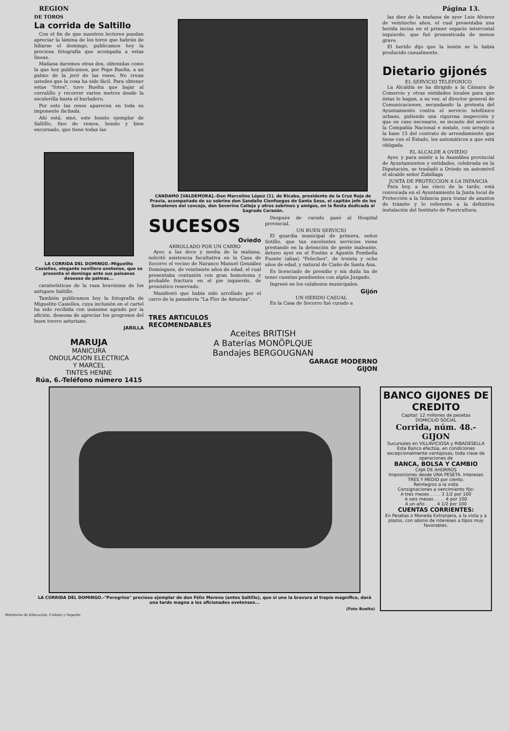REGION Página 13.
DE TOROS
La corrida de Saltillo
Con el fin de que nuestros lectores puedan apreciar la lámina de los toros que habrán de lidiarse el domingo, publicamos hoy la preciosa fotografía que acompaña a estas líneas.
Mañana daremos otras dos, obtenidas como la que hoy publicamos, por Pepe Buelta, a un palmo de la jeró de las reses. No crean ustedes que la cosa ha sido fácil. Para obtener estas "fotos", tuvo Buelta que bajar al corralillo y recorrer varios metros desde la escalerilla hasta el burladero.
Por esto las reses aparecen en toda su imponente fachada.
Ahí está, sinó, este bonito ejemplar de Saltillo, fino de remos, hondo y bien encornado, que tiene todas las
LA CORRIDA DEL DOMINGO.-Miguelito Casielles, elegante novillero ovetense, que se presenta el domingo ante sus paisanos deseoso de palmas...
caraterísticas de la raza bravísima de los antiguos Saltillo.
También publicamos hoy la fotografía de Miguelito Casielles, cuya inclusión en el cartel ha sido recibida con unánime agrado por la afición, deseosa de apreciar los progresos del buen torero asturiano.
JARILLA
MARUJA
MANICURA
ONDULACION ELECTRICA
Y MARCEL
TINTES HENNE
Rúa, 6.-Teléfono número 1415
CANDAMO [VALDEMORA].-Don Marcelino López (1), de Ricabo, presidente de la Cruz Roja de Pravia, acompañado de su sobrino don Sandalio Cienfuegos de Santa Seso, el capitán jefe de los Somatenes del concejo, don Severino Calleja y otros sobrinos y amigos, en la fiesta dedicada al Sagrado Corazón.
SUCESOS
Oviedo
ARROLLADO POR UN CARRO
Ayer, a las doce y media de la mañana, solicitó asistencia facultativa en la Casa de Socorro el vecino de Naranco Manuel González Domínguez, de veintisiete años de edad, el cual presentaba contusión con gran hemotoma y probable fractura en el pie izquierdo, de pronóstico reservado.
Manifestó que había sido arrollado por el carro de la panadería "La Flor de Asturias".
Después de curado pasó al Hospital provincial.
UN BUEN SERVICIO
El guardia municipal de primera, señor Sotillo, que tan excelentes servicios viene prestando en la detención de gente maleante, detuvo ayer en el Fontán a Agustín Fombella Fuente (alias) "Feleches", de treinta y ocho años de edad, y natural de Ciaño de Santa Ana.
Es licenciado de presidio y sin duda ha de tener cuentas pendientes con algún Juzgado.
Ingresó en los calabozos municipales.
Gijón
UN HERIDO CASUAL
En la Casa de Socorro fué curado a
TRES ARTICULOS
RECOMENDABLES
Aceites BRITISH
A Baterías MONÖPLQUE
Bandajes BERGOUGNAN
GARAGE MODERNO
GIJON
las diez de la mañana de ayer Luis Alvarez de veintiocho años, el cual presentaba una herida incisa en el primer espacio intercostal izquierdo, que fué pronosticada de menos grave.
El herido dijo que la lesión se la había producido casualmente.
Dietario gijonés
EL SERVICIO TELEFONICO
La Alcaldía se ha dirigido a la Cámara de Comercio y otras entidades locales para que éstas lo hagan, a su vez, al director general de Comunicaciones, secundando la protesta del Ayuntamiento contra el servicio telefónico urbano, pidiendo una rigurosa inspección y que en caso necesario, se incaute del servicio la Compañía Nacional e instale, con arreglo a la base 15 del contrato de arrendamiento que tiene con el Estado, los automáticos a que está obligada.
EL ALCALDE A OVIEDO
Ayer, y para asistir a la Asamblea provincial de Ayuntamientos y entidades, celebrada en la Diputación, se trasladó a Oviedo en automóvil el alcalde señor Zubillaga
JUNTA DE PROTECCION A LA INFANCIA
Para hoy, a las cinco de la tarde, está convocada en el Ayuntamiento la Junta local de Protección a la Infancia para tratar de asuntos de trámite y lo referente a la definitiva instalación del Instituto de Puericultura.
LA CORRIDA DEL DOMINGO.-"Peregrino" precioso ejemplar de don Félix Moreno (antes Saltillo), que si une la bravura al trapío magnífico, dará una tarde magna a los aficionados ovetenses...
(Foto Buelta)
BANCO GIJONES DE CREDITO
Capital: 12 millones de pesetas
DOMICILIO SOCIAL
Corrida, núm. 48.-GIJON
Sucursales en VILLAVICIOSA y RIBADESELLA
Este Banco efectúa, en condiciones excepcionalmente ventajosas, toda clase de operaciones de
BANCA, BOLSA Y CAMBIO
CAJA DE AHORROS
Imposiciones desde UNA PESETA. Intereses TRES Y MEDIO por ciento.
Reintegros a la vista
Consignaciones a vencimiento fijo:
A tres meses . . . . 3 1/2 por 100
A seis meses . . . . 4 por 100
A un año . . . . 4 1/2 por 100
CUENTAS CORRIENTES:
En Pesetas o Moneda Extranjera, a la vista y a plazos, con abono de intereses a tipos muy favorables.
Ministerio de Educación, Cultura y Deporte